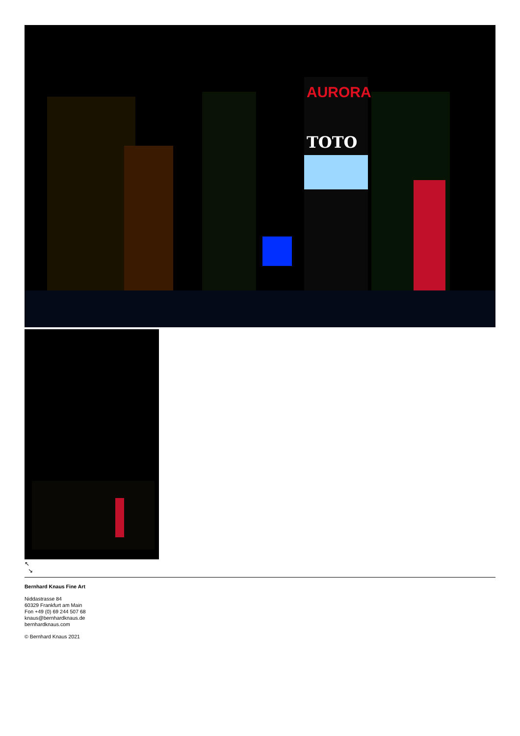AURORA
TOTO
↖
↘
Bernhard Knaus Fine Art
Niddastrasse 84
60329 Frankfurt am Main
Fon +49 (0) 69 244 507 68
knaus@bernhardknaus.de
bernhardknaus.com
© Bernhard Knaus 2021